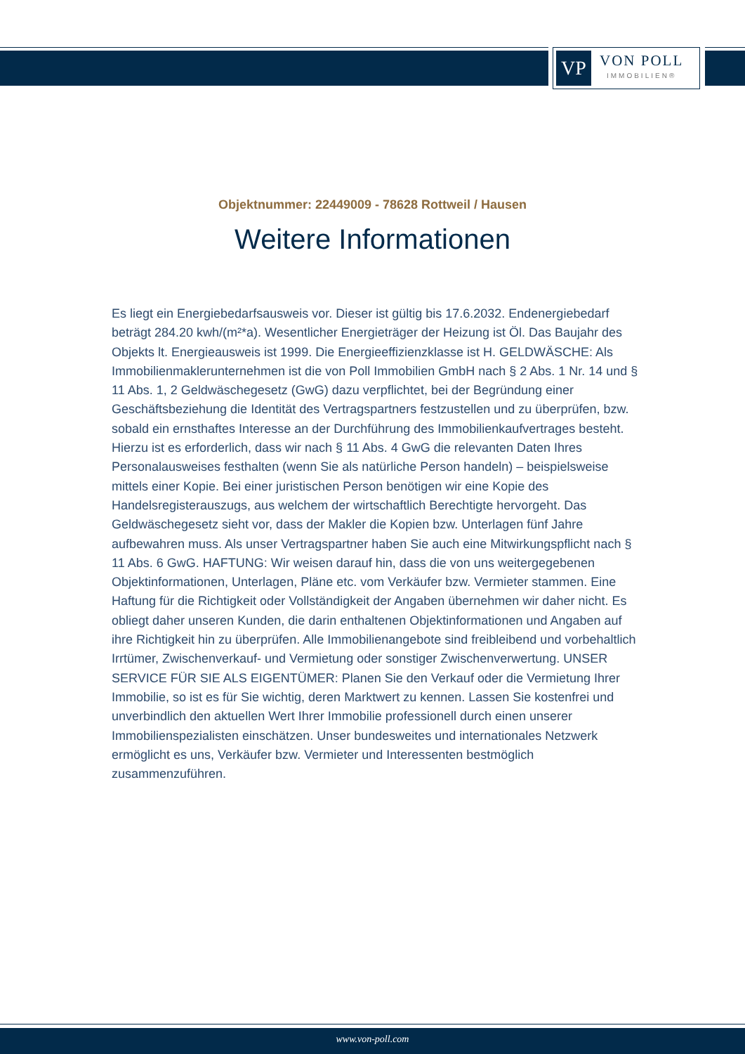VP
VON POLL
IMMOBILIEN®
Objektnummer: 22449009 - 78628 Rottweil / Hausen
Weitere Informationen
Es liegt ein Energiebedarfsausweis vor. Dieser ist gültig bis 17.6.2032. Endenergiebedarf beträgt 284.20 kwh/(m²*a). Wesentlicher Energieträger der Heizung ist Öl. Das Baujahr des Objekts lt. Energieausweis ist 1999. Die Energieeffizienzklasse ist H. GELDWÄSCHE: Als Immobilienmaklerunternehmen ist die von Poll Immobilien GmbH nach § 2 Abs. 1 Nr. 14 und § 11 Abs. 1, 2 Geldwäschegesetz (GwG) dazu verpflichtet, bei der Begründung einer Geschäftsbeziehung die Identität des Vertragspartners festzustellen und zu überprüfen, bzw. sobald ein ernsthaftes Interesse an der Durchführung des Immobilienkaufvertrages besteht. Hierzu ist es erforderlich, dass wir nach § 11 Abs. 4 GwG die relevanten Daten Ihres Personalausweises festhalten (wenn Sie als natürliche Person handeln) – beispielsweise mittels einer Kopie. Bei einer juristischen Person benötigen wir eine Kopie des Handelsregisterauszugs, aus welchem der wirtschaftlich Berechtigte hervorgeht. Das Geldwäschegesetz sieht vor, dass der Makler die Kopien bzw. Unterlagen fünf Jahre aufbewahren muss. Als unser Vertragspartner haben Sie auch eine Mitwirkungspflicht nach § 11 Abs. 6 GwG. HAFTUNG: Wir weisen darauf hin, dass die von uns weitergegebenen Objektinformationen, Unterlagen, Pläne etc. vom Verkäufer bzw. Vermieter stammen. Eine Haftung für die Richtigkeit oder Vollständigkeit der Angaben übernehmen wir daher nicht. Es obliegt daher unseren Kunden, die darin enthaltenen Objektinformationen und Angaben auf ihre Richtigkeit hin zu überprüfen. Alle Immobilienangebote sind freibleibend und vorbehaltlich Irrtümer, Zwischenverkauf- und Vermietung oder sonstiger Zwischenverwertung. UNSER SERVICE FÜR SIE ALS EIGENTÜMER: Planen Sie den Verkauf oder die Vermietung Ihrer Immobilie, so ist es für Sie wichtig, deren Marktwert zu kennen. Lassen Sie kostenfrei und unverbindlich den aktuellen Wert Ihrer Immobilie professionell durch einen unserer Immobilienspezialisten einschätzen. Unser bundesweites und internationales Netzwerk ermöglicht es uns, Verkäufer bzw. Vermieter und Interessenten bestmöglich zusammenzuführen.
www.von-poll.com